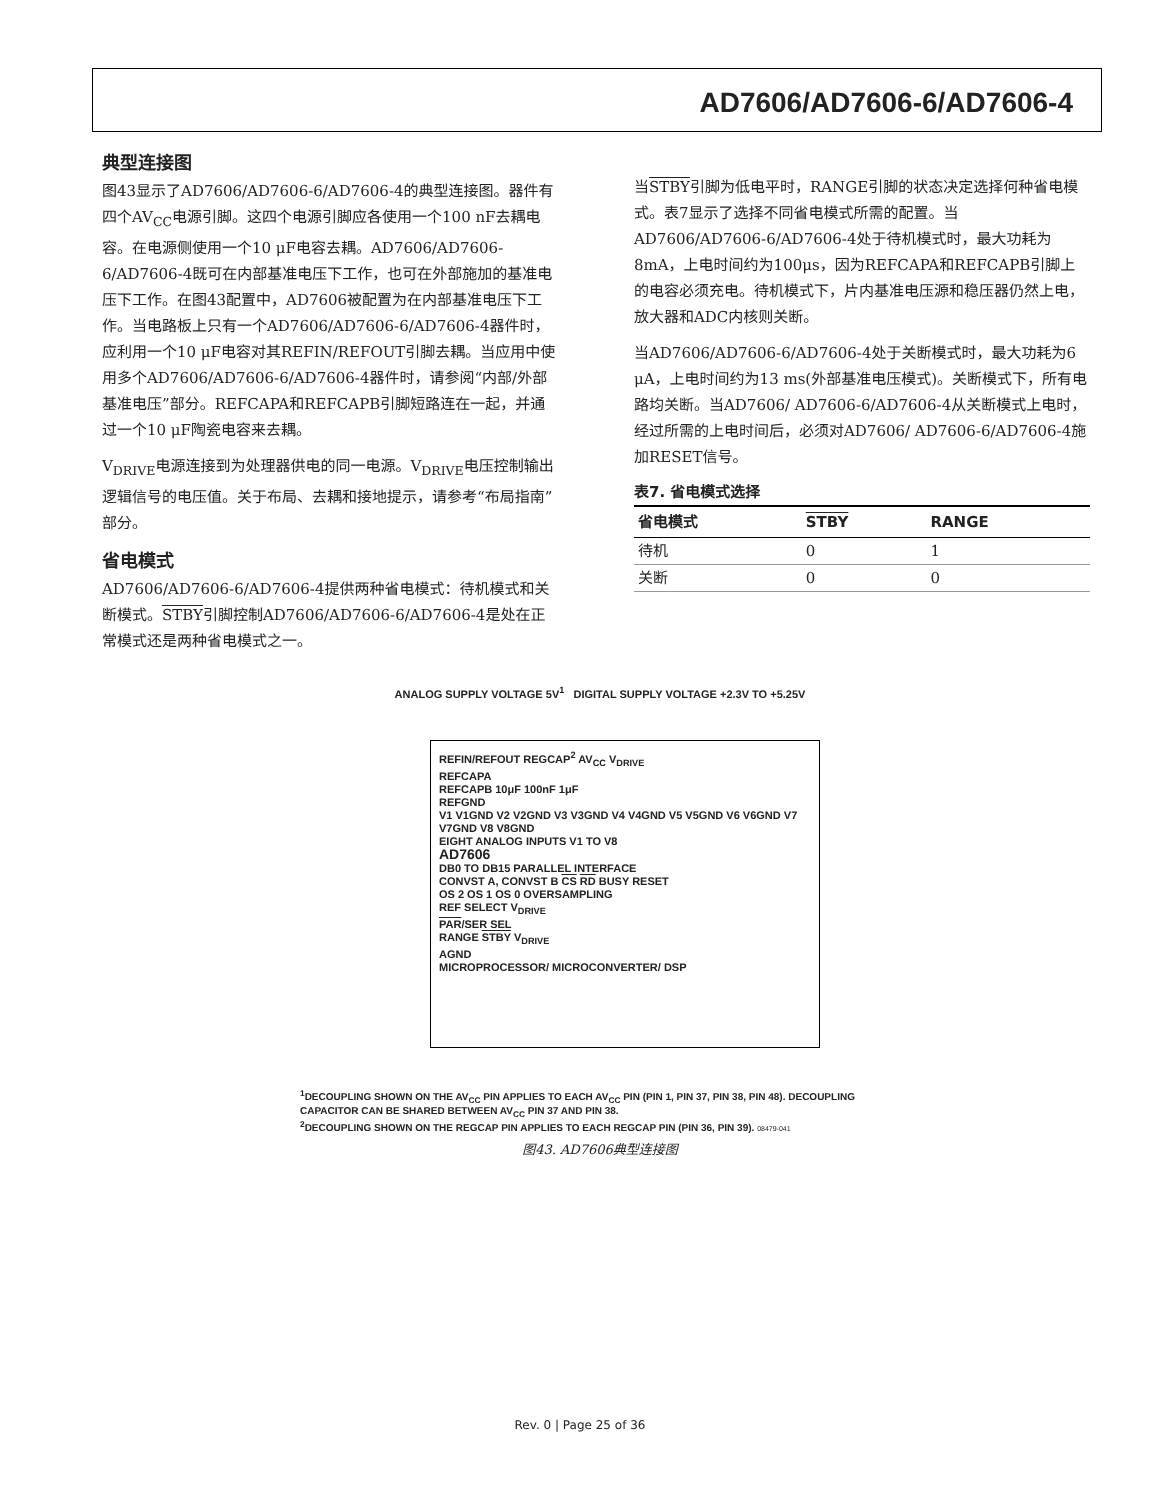AD7606/AD7606-6/AD7606-4
典型连接图
图43显示了AD7606/AD7606-6/AD7606-4的典型连接图。器件有四个AV<sub>CC</sub>电源引脚。这四个电源引脚应各使用一个100 nF去耦电容。在电源侧使用一个10 μF电容去耦。AD7606/AD7606-6/AD7606-4既可在内部基准电压下工作，也可在外部施加的基准电压下工作。在图43配置中，AD7606被配置为在内部基准电压下工作。当电路板上只有一个AD7606/AD7606-6/AD7606-4器件时，应利用一个10 μF电容对其REFIN/REFOUT引脚去耦。当应用中使用多个AD7606/AD7606-6/AD7606-4器件时，请参阅“内部/外部基准电压”部分。REFCAPA和REFCAPB引脚短路连在一起，并通过一个10 μF陶瓷电容来去耦。
V<sub>DRIVE</sub>电源连接到为处理器供电的同一电源。V<sub>DRIVE</sub>电压控制输出逻辑信号的电压值。关于布局、去耦和接地提示，请参考“布局指南”部分。
省电模式
AD7606/AD7606-6/AD7606-4提供两种省电模式：待机模式和关断模式。STBY引脚控制AD7606/AD7606-6/AD7606-4是处在正常模式还是两种省电模式之一。
当STBY引脚为低电平时，RANGE引脚的状态决定选择何种省电模式。表7显示了选择不同省电模式所需的配置。当AD7606/AD7606-6/AD7606-4处于待机模式时，最大功耗为8mA，上电时间约为100μs，因为REFCAPA和REFCAPB引脚上的电容必须充电。待机模式下，片内基准电压源和稳压器仍然上电，放大器和ADC内核则关断。
当AD7606/AD7606-6/AD7606-4处于关断模式时，最大功耗为6 μA，上电时间约为13 ms(外部基准电压模式)。关断模式下，所有电路均关断。当AD7606/ AD7606-6/AD7606-4从关断模式上电时，经过所需的上电时间后，必须对AD7606/ AD7606-6/AD7606-4施加RESET信号。
表7. 省电模式选择
| 省电模式 | STBY | RANGE |
| --- | --- | --- |
| 待机 | 0 | 1 |
| 关断 | 0 | 0 |
ANALOG SUPPLY VOLTAGE 5V<sup>1</sup> DIGITAL SUPPLY VOLTAGE +2.3V TO +5.25V
REFIN/REFOUT REGCAP<sup>2</sup> AV<sub>CC</sub> V<sub>DRIVE</sub>
REFCAPA
REFCAPB 10μF 100nF 1μF
REFGND
V1 V1GND V2 V2GND V3 V3GND V4 V4GND V5 V5GND V6 V6GND V7 V7GND V8 V8GND
EIGHT ANALOG INPUTS V1 TO V8
AD7606
DB0 TO DB15 PARALLEL INTERFACE
CONVST A, CONVST B CS RD BUSY RESET
OS 2 OS 1 OS 0 OVERSAMPLING
REF SELECT V<sub>DRIVE</sub>
PAR/SER SEL
RANGE STBY V<sub>DRIVE</sub>
AGND
MICROPROCESSOR/ MICROCONVERTER/ DSP
<sup>1</sup> DECOUPLING SHOWN ON THE AV<sub>CC</sub> PIN APPLIES TO EACH AV<sub>CC</sub> PIN (PIN 1, PIN 37, PIN 38, PIN 48). DECOUPLING CAPACITOR CAN BE SHARED BETWEEN AV<sub>CC</sub> PIN 37 AND PIN 38.
<sup>2</sup> DECOUPLING SHOWN ON THE REGCAP PIN APPLIES TO EACH REGCAP PIN (PIN 36, PIN 39). 08479-041
图43. AD7606典型连接图
Rev. 0 | Page 25 of 36